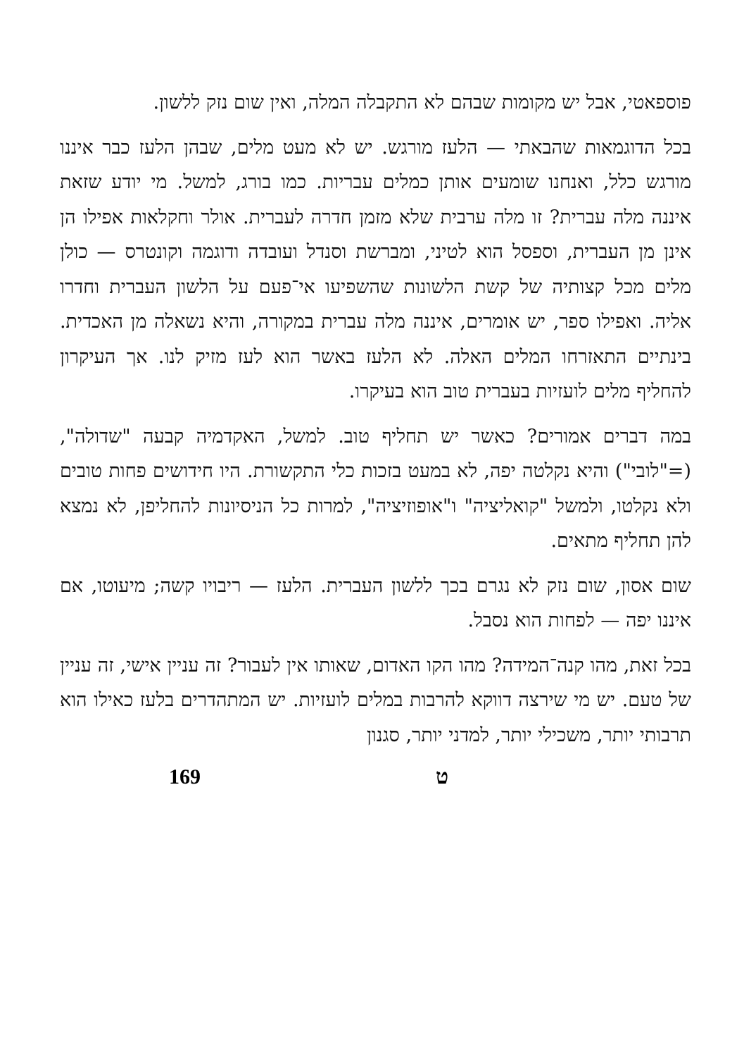פוספאטי, אבל יש מקומות שבהם לא התקבלה המלה, ואין שום נזק ללשון.
בכל הדוגמאות שהבאתי — הלעז מורגש. יש לא מעט מלים, שבהן הלעז כבר איננו מורגש כלל, ואנחנו שומעים אותן כמלים עבריות. כמו בורג, למשל. מי יודע שזאת איננה מלה עברית? זו מלה ערבית שלא מזמן חדרה לעברית. אולר וחקלאות אפילו הן אינן מן העברית, וספסל הוא לטיני, ומברשת וסנדל ועובדה ודוגמה וקונטרס — כולן מלים מכל קצותיה של קשת הלשונות שהשפיעו אי־פעם על הלשון העברית וחדרו אליה. ואפילו ספר, יש אומרים, איננה מלה עברית במקורה, והיא נשאלה מן האכדית. בינתיים התאזרחו המלים האלה. לא הלעז באשר הוא לעז מזיק לנו. אך העיקרון להחליף מלים לועזיות בעברית טוב הוא בעיקרו.
במה דברים אמורים? כאשר יש תחליף טוב. למשל, האקדמיה קבעה "שדולה", (="לובי") והיא נקלטה יפה, לא במעט בזכות כלי התקשורת. היו חידושים פחות טובים ולא נקלטו, ולמשל "קואליציה" ו"אופוזיציה", למרות כל הניסיונות להחליפן, לא נמצא להן תחליף מתאים.
שום אסון, שום נזק לא נגרם בכך ללשון העברית. הלעז — ריבויו קשה; מיעוטו, אם איננו יפה — לפחות הוא נסבל.
בכל זאת, מהו קנה־המידה? מהו הקו האדום, שאותו אין לעבור? זה עניין אישי, זה עניין של טעם. יש מי שירצה דווקא להרבות במלים לועזיות. יש המתהדרים בלעז כאילו הוא תרבותי יותר, משכילי יותר, למדני יותר, סגנון
169 ט